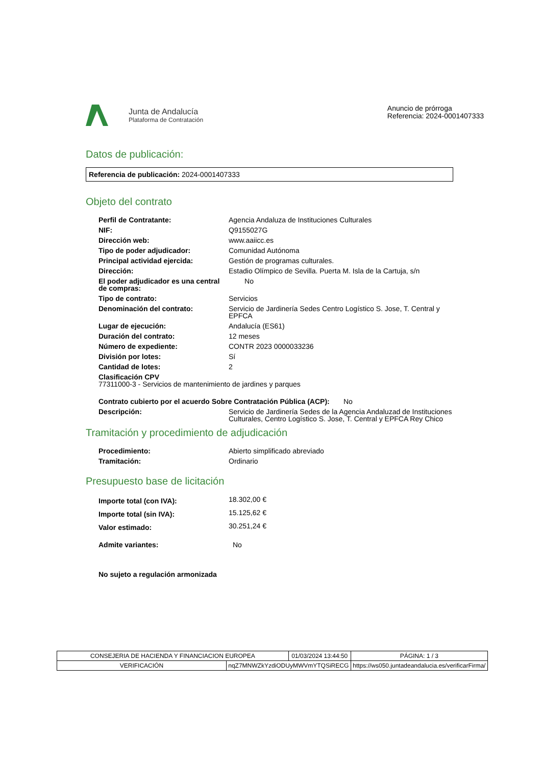Junta de Andalucía
Plataforma de Contratación
Anuncio de prórroga
Referencia: 2024-0001407333
Datos de publicación:
Referencia de publicación: 2024-0001407333
Objeto del contrato
| Perfil de Contratante: | Agencia Andaluza de Instituciones Culturales |
| NIF: | Q9155027G |
| Dirección web: | www.aaiicc.es |
| Tipo de poder adjudicador: | Comunidad Autónoma |
| Principal actividad ejercida: | Gestión de programas culturales. |
| Dirección: | Estadio Olímpico de Sevilla. Puerta M. Isla de la Cartuja, s/n |
| El poder adjudicador es una central de compras: | No |
| Tipo de contrato: | Servicios |
| Denominación del contrato: | Servicio de Jardinería Sedes Centro Logístico S. Jose, T. Central y EPFCA |
| Lugar de ejecución: | Andalucía (ES61) |
| Duración del contrato: | 12 meses |
| Número de expediente: | CONTR 2023 0000033236 |
| División por lotes: | Sí |
| Cantidad de lotes: | 2 |
| Clasificación CPV 77311000-3 - Servicios de mantenimiento de jardines y parques | |
| Contrato cubierto por el acuerdo Sobre Contratación Pública (ACP): No | |
| Descripción: | Servicio de Jardinería Sedes de la Agencia Andaluzad de Instituciones Culturales, Centro Logístico S. Jose, T. Central y EPFCA Rey Chico |
Tramitación y procedimiento de adjudicación
| Procedimiento: | Abierto simplificado abreviado |
| Tramitación: | Ordinario |
Presupuesto base de licitación
| Importe total (con IVA): | 18.302,00 € |
| Importe total (sin IVA): | 15.125,62 € |
| Valor estimado: | 30.251,24 € |
| Admite variantes: | No |
| No sujeto a regulación armonizada | |
| CONSEJERIA DE HACIENDA Y FINANCIACION EUROPEA | | 01/03/2024 13:44:50 | | PÁGINA: 1 / 3 |
| VERIFICACIÓN | nqZ7MNWZkYzdiODUyMWVmYTQSiRECG | | https://ws050.juntadeandalucia.es/verificarFirma/ | |